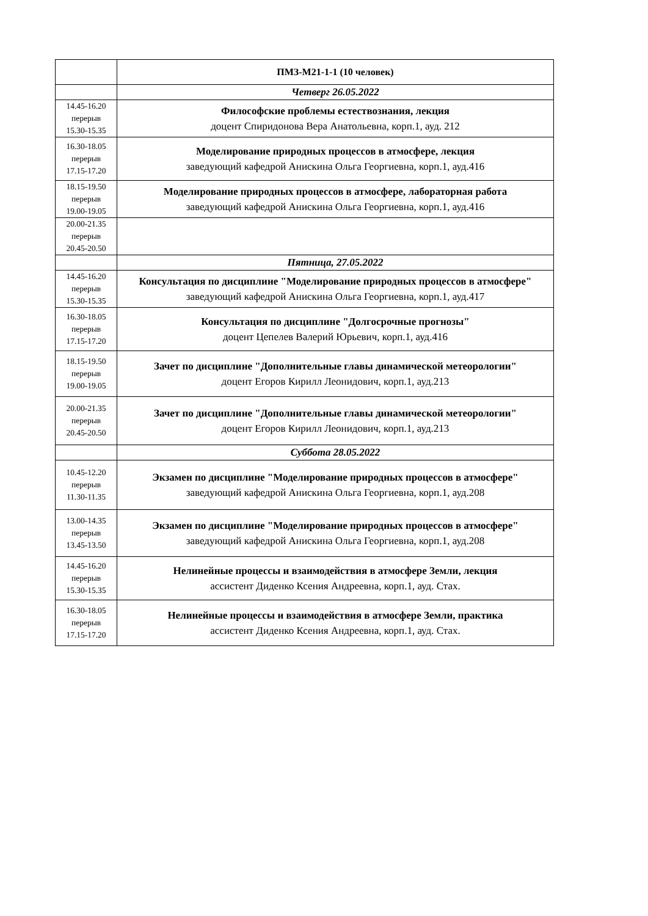| | ПМЗ-М21-1-1 (10 человек) |
| | Четверг 26.05.2022 |
| 14.45-16.20 перерыв 15.30-15.35 | Философские проблемы естествознания, лекция доцент Спиридонова Вера Анатольевна, корп.1, ауд. 212 |
| 16.30-18.05 перерыв 17.15-17.20 | Моделирование природных процессов в атмосфере, лекция заведующий кафедрой Анискина Ольга Георгиевна, корп.1, ауд.416 |
| 18.15-19.50 перерыв 19.00-19.05 | Моделирование природных процессов в атмосфере, лабораторная работа заведующий кафедрой Анискина Ольга Георгиевна, корп.1, ауд.416 |
| 20.00-21.35 перерыв 20.45-20.50 | |
| | Пятница, 27.05.2022 |
| 14.45-16.20 перерыв 15.30-15.35 | Консультация по дисциплине "Моделирование природных процессов в атмосфере" заведующий кафедрой Анискина Ольга Георгиевна, корп.1, ауд.417 |
| 16.30-18.05 перерыв 17.15-17.20 | Консультация по дисциплине "Долгосрочные прогнозы" доцент Цепелев Валерий Юрьевич, корп.1, ауд.416 |
| 18.15-19.50 перерыв 19.00-19.05 | Зачет по дисциплине "Дополнительные главы динамической метеорологии" доцент Егоров Кирилл Леонидович, корп.1, ауд.213 |
| 20.00-21.35 перерыв 20.45-20.50 | Зачет по дисциплине "Дополнительные главы динамической метеорологии" доцент Егоров Кирилл Леонидович, корп.1, ауд.213 |
| | Суббота 28.05.2022 |
| 10.45-12.20 перерыв 11.30-11.35 | Экзамен по дисциплине "Моделирование природных процессов в атмосфере" заведующий кафедрой Анискина Ольга Георгиевна, корп.1, ауд.208 |
| 13.00-14.35 перерыв 13.45-13.50 | Экзамен по дисциплине "Моделирование природных процессов в атмосфере" заведующий кафедрой Анискина Ольга Георгиевна, корп.1, ауд.208 |
| 14.45-16.20 перерыв 15.30-15.35 | Нелинейные процессы и взаимодействия в атмосфере Земли, лекция ассистент Диденко Ксения Андреевна, корп.1, ауд. Стах. |
| 16.30-18.05 перерыв 17.15-17.20 | Нелинейные процессы и взаимодействия в атмосфере Земли, практика ассистент Диденко Ксения Андреевна, корп.1, ауд. Стах. |